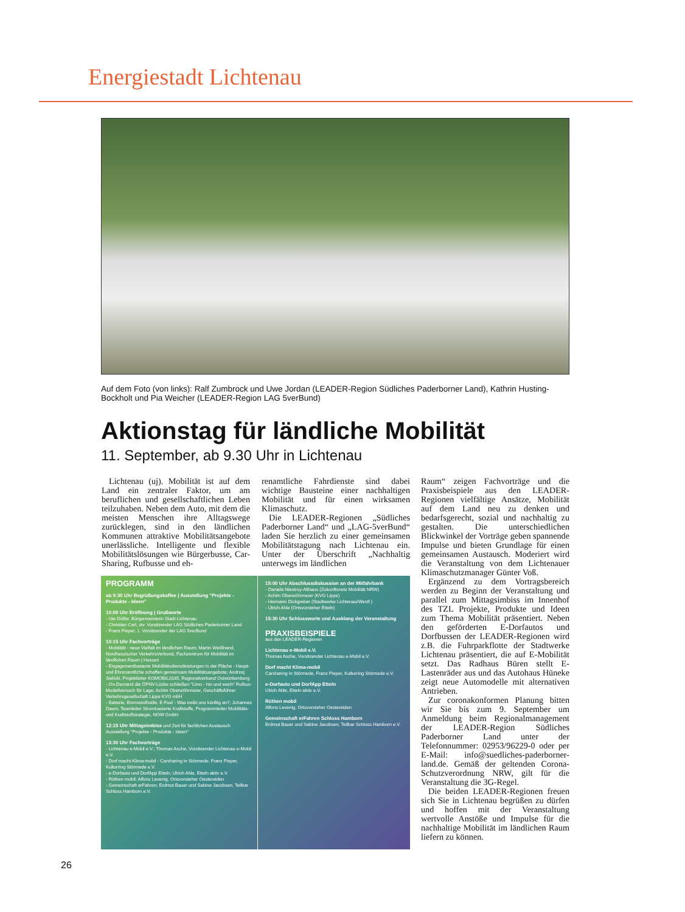Energiestadt Lichtenau
Auf dem Foto (von links): Ralf Zumbrock und Uwe Jordan (LEADER-Region Südliches Paderborner Land), Kathrin Husting-Bockholt und Pia Weicher (LEADER-Region LAG 5verBund)
Aktionstag für ländliche Mobilität
11. September, ab 9.30 Uhr in Lichtenau
Lichtenau (uj). Mobilität ist auf dem Land ein zentraler Faktor, um am beruflichen und gesellschaftlichen Leben teilzuhaben. Neben dem Auto, mit dem die meisten Menschen ihre Alltagswege zurücklegen, sind in den ländlichen Kommunen attraktive Mobilitätsangebote unerlässliche. Intelligente und flexible Mobilitätslösungen wie Bürgerbusse, Car-Sharing, Rufbusse und eh-
renamtliche Fahrdienste sind dabei wichtige Bausteine einer nachhaltigen Mobilität und für einen wirksamen Klimaschutz.
Die LEADER-Regionen „Südliches Paderborner Land“ und „LAG-5verBund“ laden Sie herzlich zu einer gemeinsamen Mobilitätstagung nach Lichtenau ein. Unter der Überschrift „Nachhaltig unterwegs im ländlichen
Raum“ zeigen Fachvorträge und die Praxisbeispiele aus den LEADER-Regionen vielfältige Ansätze, Mobilität auf dem Land neu zu denken und bedarfsgerecht, sozial und nachhaltig zu gestalten. Die unterschiedlichen Blickwinkel der Vorträge geben spannende Impulse und bieten Grundlage für einen gemeinsamen Austausch. Moderiert wird die Veranstaltung von dem Lichtenauer Klimaschutzmanager Günter Voß.
Ergänzend zu dem Vortragsbereich werden zu Beginn der Veranstaltung und parallel zum Mittagsimbiss im Innenhof des TZL Projekte, Produkte und Ideen zum Thema Mobilität präsentiert. Neben den geförderten E-Dorfautos und Dorfbussen der LEADER-Regionen wird z.B. die Fuhrparkflotte der Stadtwerke Lichtenau präsentiert, die auf E-Mobilität setzt. Das Radhaus Büren stellt E-Lastenräder aus und das Autohaus Hüneke zeigt neue Automodelle mit alternativen Antrieben.
Zur coronakonformen Planung bitten wir Sie bis zum 9. September um Anmeldung beim Regionalmanagement der LEADER-Region Südliches Paderborner Land unter der Telefonnummer: 02953/96229-0 oder per E-Mail: info@suedliches-paderborner-land.de. Gemäß der geltenden Corona-Schutzverordnung NRW, gilt für die Veranstaltung die 3G-Regel.
Die beiden LEADER-Regionen freuen sich Sie in Lichtenau begrüßen zu dürfen und hoffen mit der Veranstaltung wertvolle Anstöße und Impulse für die nachhaltige Mobilität im ländlichen Raum liefern zu können.
PROGRAMM
ab 9:30 Uhr Begrüßungskaffee | Ausstellung "Projekte - Produkte - Ideen"
10:00 Uhr Eröffnung | Grußworte
- Ute Dülfer, Bürgermeisterin Stadt Lichtenau
- Christian Carl, stv. Vorsitzender LAG Südliches Paderborner Land
- Franz Pieper, 1. Vorsitzender der LAG 5verBund
10:15 Uhr Fachvorträge
- Mobilität - neue Vielfalt im ländlichen Raum; Martin Weißhand, Nordhessischer VerkehrsVerbund, Fachzentrum für Mobilität im ländlichen Raum | Hessen
- Engagementbasierte Mobilitätsdienstleistungen in der Fläche - Haupt- und Ehrenamtliche schaffen gemeinsam Mobilitätsangebote; Andrzej Sielicki, Projektleiter KOMOBIL2035, Regionalverband Ostwürttemberg
- On-Demand die ÖPNV-Lücke schließen "Limo - hin und wech" Rufbus-Modellversuch für Lage; Achim Oberwöhrmeier, Geschäftsführer Verkehrsgesellschaft Lippe KVG mbH
- Batterie, Brennstoffzelle, E-Fuel - Was treibt uns künftig an?; Johannes Daum, Teamleiter Strombasierte Kraftstoffe, Programmleiter Mobilitäts- und Kraftstoffstrategie, NOW GmbH
12:15 Uhr Mittagsimbiss und Zeit für fachlichen Austausch Ausstellung "Projekte - Produkte - Ideen"
13:30 Uhr Fachvorträge
- Lichtenau e-Mobil e.V.; Thomas Asche, Vorsitzender Lichtenau e-Mobil e.V.
- Dorf macht Klima-mobil - Carsharing in Störmede; Franz Pieper, Kulturring Störmede e.V.
- e-Dorfauto und DorfApp Etteln; Ulrich Ahle, Etteln aktiv e.V.
- Rüthen mobil; Alfons Levenig, Ortsvorsteher Oestereiden
- Gemeinschaft erFahren; Erdmut Bauer und Sabine Jacobsen, Teilbar Schloss Hamborn e.V.
15:00 Uhr Abschlussdiskussion an der Mitfahrbank
- Daniela Niestroy-Althaus (Zukunftsnetz Mobilität NRW)
- Achim Oberwöhrmeier (KVG Lippe)
- Hermann Dickgreber (Stadtwerke Lichtenau/Westf.)
- Ulrich Ahle (Ortsvorsteher Etteln)
15:30 Uhr Schlussworte und Ausklang der Veranstaltung
PRAXISBEISPIELE
aus den LEADER-Regionen
Lichtenau e-Mobil e.V.
Thomas Asche, Vorsitzender Lichtenau e-Mobil e.V.
Dorf macht Klima-mobil
Carsharing in Störmede, Franz Pieper, Kulturring Störmede e.V.
e-Dorfauto und DorfApp Etteln
Ulrich Ahle, Etteln aktiv e.V.
Rüthen mobil
Alfons Levenig, Ortsvorsteher Oestereiden
Gemeinschaft erFahren Schloss Hamborn
Erdmut Bauer und Sabine Jacobsen, Teilbar Schloss Hamborn e.V.
26